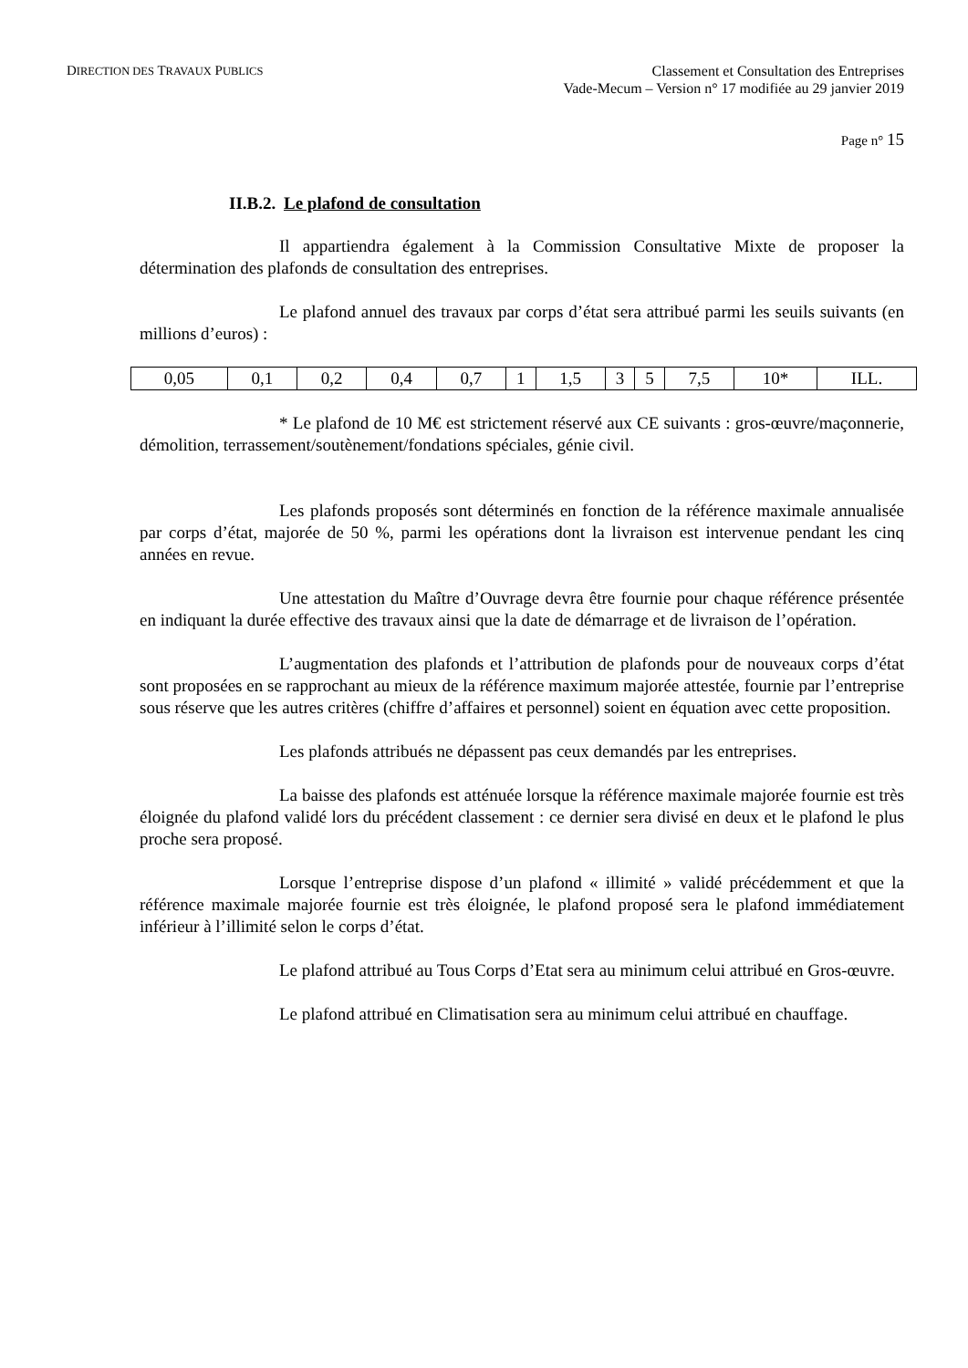DIRECTION DES TRAVAUX PUBLICS
Classement et Consultation des Entreprises
Vade-Mecum – Version n° 17 modifiée au 29 janvier 2019
Page n° 15
II.B.2. Le plafond de consultation
Il appartiendra également à la Commission Consultative Mixte de proposer la détermination des plafonds de consultation des entreprises.
Le plafond annuel des travaux par corps d’état sera attribué parmi les seuils suivants (en millions d’euros) :
| 0,05 | 0,1 | 0,2 | 0,4 | 0,7 | 1 | 1,5 | 3 | 5 | 7,5 | 10* | ILL. |
* Le plafond de 10 M€ est strictement réservé aux CE suivants : gros-œuvre/maçonnerie, démolition, terrassement/soutènement/fondations spéciales, génie civil.
Les plafonds proposés sont déterminés en fonction de la référence maximale annualisée par corps d’état, majorée de 50 %, parmi les opérations dont la livraison est intervenue pendant les cinq années en revue.
Une attestation du Maître d’Ouvrage devra être fournie pour chaque référence présentée en indiquant la durée effective des travaux ainsi que la date de démarrage et de livraison de l’opération.
L’augmentation des plafonds et l’attribution de plafonds pour de nouveaux corps d’état sont proposées en se rapprochant au mieux de la référence maximum majorée attestée, fournie par l’entreprise sous réserve que les autres critères (chiffre d’affaires et personnel) soient en équation avec cette proposition.
Les plafonds attribués ne dépassent pas ceux demandés par les entreprises.
La baisse des plafonds est atténuée lorsque la référence maximale majorée fournie est très éloignée du plafond validé lors du précédent classement : ce dernier sera divisé en deux et le plafond le plus proche sera proposé.
Lorsque l’entreprise dispose d’un plafond « illimité » validé précédemment et que la référence maximale majorée fournie est très éloignée, le plafond proposé sera le plafond immédiatement inférieur à l’illimité selon le corps d’état.
Le plafond attribué au Tous Corps d’Etat sera au minimum celui attribué en Gros-œuvre.
Le plafond attribué en Climatisation sera au minimum celui attribué en chauffage.